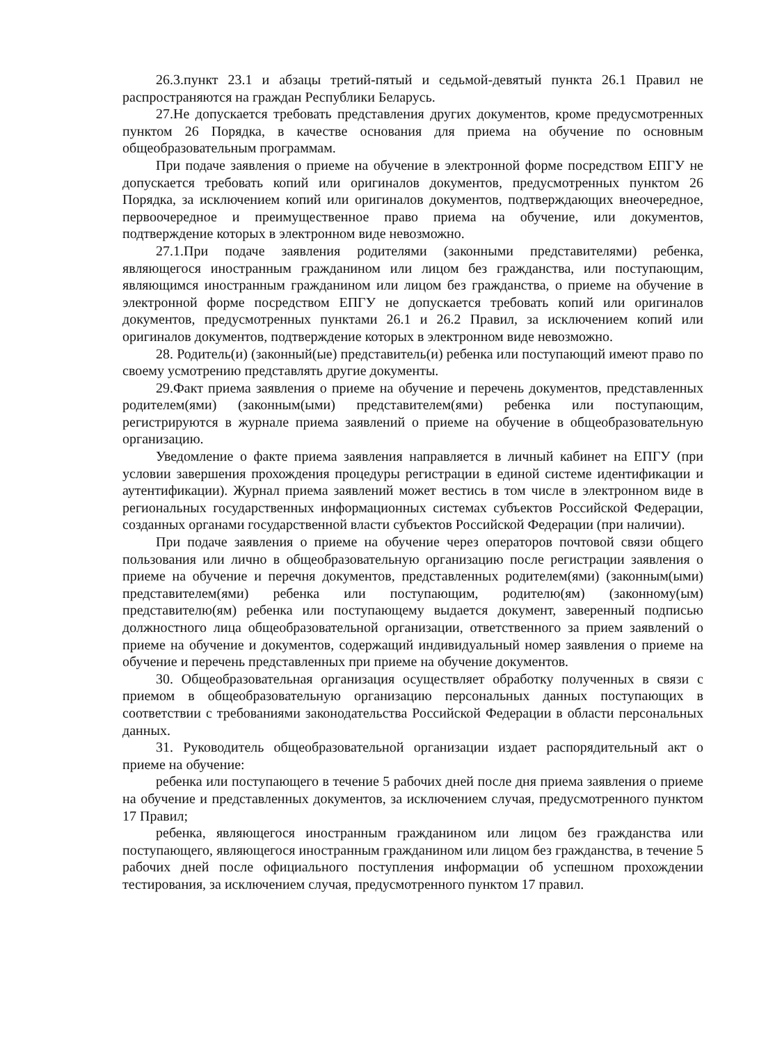26.3.пункт 23.1 и абзацы третий-пятый и седьмой-девятый пункта 26.1 Правил не распространяются на граждан Республики Беларусь.
27.Не допускается требовать представления других документов, кроме предусмотренных пунктом 26 Порядка, в качестве основания для приема на обучение по основным общеобразовательным программам.
При подаче заявления о приеме на обучение в электронной форме посредством ЕПГУ не допускается требовать копий или оригиналов документов, предусмотренных пунктом 26 Порядка, за исключением копий или оригиналов документов, подтверждающих внеочередное, первоочередное и преимущественное право приема на обучение, или документов, подтверждение которых в электронном виде невозможно.
27.1.При подаче заявления родителями (законными представителями) ребенка, являющегося иностранным гражданином или лицом без гражданства, или поступающим, являющимся иностранным гражданином или лицом без гражданства, о приеме на обучение в электронной форме посредством ЕПГУ не допускается требовать копий или оригиналов документов, предусмотренных пунктами 26.1 и 26.2 Правил, за исключением копий или оригиналов документов, подтверждение которых в электронном виде невозможно.
28. Родитель(и) (законный(ые) представитель(и) ребенка или поступающий имеют право по своему усмотрению представлять другие документы.
29.Факт приема заявления о приеме на обучение и перечень документов, представленных родителем(ями) (законным(ыми) представителем(ями) ребенка или поступающим, регистрируются в журнале приема заявлений о приеме на обучение в общеобразовательную организацию.
Уведомление о факте приема заявления направляется в личный кабинет на ЕПГУ (при условии завершения прохождения процедуры регистрации в единой системе идентификации и аутентификации). Журнал приема заявлений может вестись в том числе в электронном виде в региональных государственных информационных системах субъектов Российской Федерации, созданных органами государственной власти субъектов Российской Федерации (при наличии).
При подаче заявления о приеме на обучение через операторов почтовой связи общего пользования или лично в общеобразовательную организацию после регистрации заявления о приеме на обучение и перечня документов, представленных родителем(ями) (законным(ыми) представителем(ями) ребенка или поступающим, родителю(ям) (законному(ым) представителю(ям) ребенка или поступающему выдается документ, заверенный подписью должностного лица общеобразовательной организации, ответственного за прием заявлений о приеме на обучение и документов, содержащий индивидуальный номер заявления о приеме на обучение и перечень представленных при приеме на обучение документов.
30. Общеобразовательная организация осуществляет обработку полученных в связи с приемом в общеобразовательную организацию персональных данных поступающих в соответствии с требованиями законодательства Российской Федерации в области персональных данных.
31. Руководитель общеобразовательной организации издает распорядительный акт о приеме на обучение:
ребенка или поступающего в течение 5 рабочих дней после дня приема заявления о приеме на обучение и представленных документов, за исключением случая, предусмотренного пунктом 17 Правил;
ребенка, являющегося иностранным гражданином или лицом без гражданства или поступающего, являющегося иностранным гражданином или лицом без гражданства, в течение 5 рабочих дней после официального поступления информации об успешном прохождении тестирования, за исключением случая, предусмотренного пунктом 17 правил.